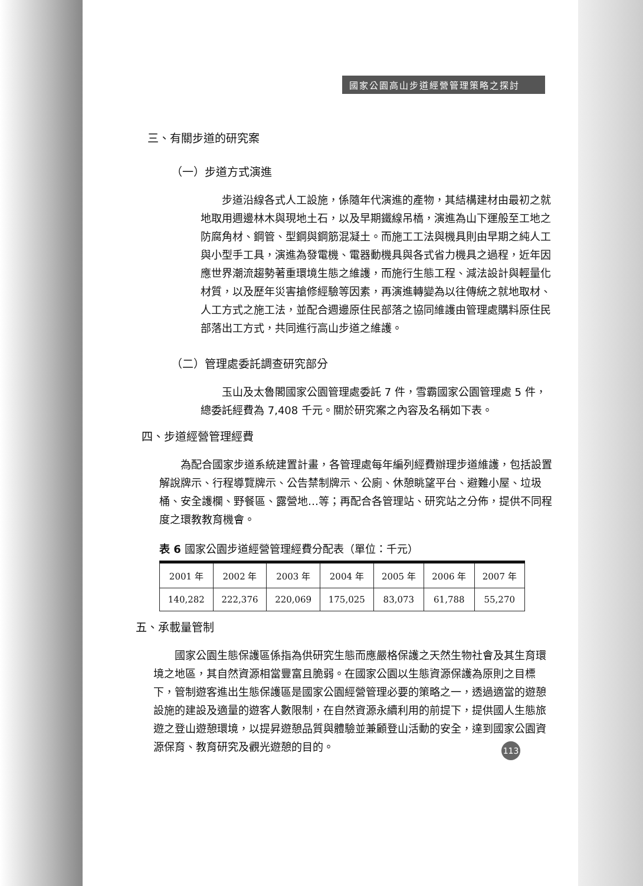國家公園高山步道經營管理策略之探討
三、有關步道的研究案
（一）步道方式演進
步道沿線各式人工設施，係隨年代演進的產物，其結構建材由最初之就地取用週邊林木與現地土石，以及早期鐵線吊橋，演進為山下運般至工地之防腐角材、鋼管、型鋼與鋼筋混凝土。而施工工法與機具則由早期之純人工與小型手工具，演進為發電機、電器動機具與各式省力機具之過程，近年因應世界潮流趨勢著重環境生態之維護，而施行生態工程、減法設計與輕量化材質，以及歷年災害搶修經驗等因素，再演進轉變為以往傳統之就地取材、人工方式之施工法，並配合週邊原住民部落之協同維護由管理處購料原住民部落出工方式，共同進行高山步道之維護。
（二）管理處委託調查研究部分
玉山及太魯閣國家公園管理處委託 7 件，雪霸國家公園管理處 5 件，總委託經費為 7,408 千元。關於研究案之內容及名稱如下表。
四、步道經營管理經費
為配合國家步道系統建置計畫，各管理處每年編列經費辦理步道維護，包括設置解說牌示、行程導覽牌示、公告禁制牌示、公廁、休憩眺望平台、避難小屋、垃圾桶、安全護欄、野餐區、露營地…等；再配合各管理站、研究站之分佈，提供不同程度之環教教育機會。
表 6 國家公園步道經營管理經費分配表（單位：千元）
| 2001 年 | 2002 年 | 2003 年 | 2004 年 | 2005 年 | 2006 年 | 2007 年 |
| 140,282 | 222,376 | 220,069 | 175,025 | 83,073 | 61,788 | 55,270 |
五、承載量管制
國家公園生態保護區係指為供研究生態而應嚴格保護之天然生物社會及其生育環境之地區，其自然資源相當豐富且脆弱。在國家公園以生態資源保護為原則之目標下，管制遊客進出生態保護區是國家公園經營管理必要的策略之一，透過適當的遊憩設施的建設及適量的遊客人數限制，在自然資源永續利用的前提下，提供國人生態旅遊之登山遊憩環境，以提昇遊憩品質與體驗並兼顧登山活動的安全，達到國家公園資源保育、教育研究及觀光遊憩的目的。
113